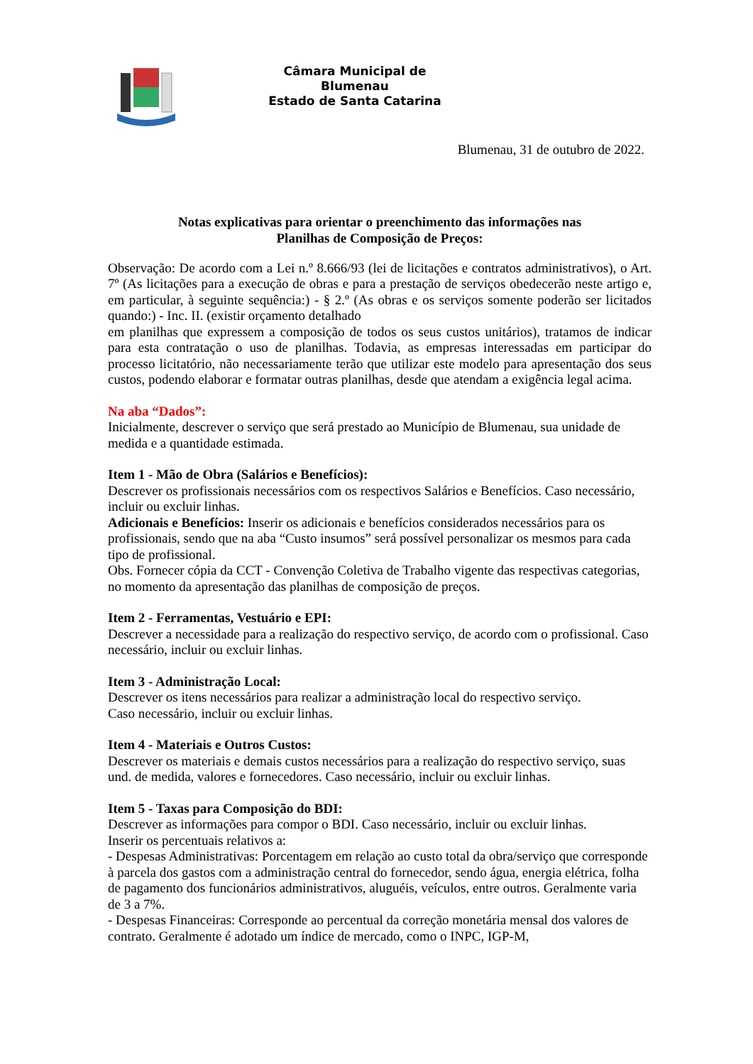Câmara Municipal de
Blumenau
Estado de Santa Catarina
Blumenau, 31 de outubro de 2022.
Notas explicativas para orientar o preenchimento das informações nas
Planilhas de Composição de Preços:
Observação: De acordo com a Lei n.º 8.666/93 (lei de licitações e contratos administrativos), o Art. 7º (As licitações para a execução de obras e para a prestação de serviços obedecerão neste artigo e, em particular, à seguinte sequência:) - § 2.º (As obras e os serviços somente poderão ser licitados quando:) - Inc. II. (existir orçamento detalhado
em planilhas que expressem a composição de todos os seus custos unitários), tratamos de indicar para esta contratação o uso de planilhas. Todavia, as empresas interessadas em participar do processo licitatório, não necessariamente terão que utilizar este modelo para apresentação dos seus custos, podendo elaborar e formatar outras planilhas, desde que atendam a exigência legal acima.
Na aba “Dados”:
Inicialmente, descrever o serviço que será prestado ao Município de Blumenau, sua unidade de medida e a quantidade estimada.
Item 1 - Mão de Obra (Salários e Benefícios):
Descrever os profissionais necessários com os respectivos Salários e Benefícios. Caso necessário, incluir ou excluir linhas.
Adicionais e Benefícios: Inserir os adicionais e benefícios considerados necessários para os profissionais, sendo que na aba “Custo insumos” será possível personalizar os mesmos para cada tipo de profissional.
Obs. Fornecer cópia da CCT - Convenção Coletiva de Trabalho vigente das respectivas categorias, no momento da apresentação das planilhas de composição de preços.
Item 2 - Ferramentas, Vestuário e EPI:
Descrever a necessidade para a realização do respectivo serviço, de acordo com o profissional. Caso necessário, incluir ou excluir linhas.
Item 3 - Administração Local:
Descrever os itens necessários para realizar a administração local do respectivo serviço.
Caso necessário, incluir ou excluir linhas.
Item 4 - Materiais e Outros Custos:
Descrever os materiais e demais custos necessários para a realização do respectivo serviço, suas und. de medida, valores e fornecedores. Caso necessário, incluir ou excluir linhas.
Item 5 - Taxas para Composição do BDI:
Descrever as informações para compor o BDI. Caso necessário, incluir ou excluir linhas.
Inserir os percentuais relativos a:
- Despesas Administrativas: Porcentagem em relação ao custo total da obra/serviço que corresponde à parcela dos gastos com a administração central do fornecedor, sendo água, energia elétrica, folha de pagamento dos funcionários administrativos, aluguéis, veículos, entre outros. Geralmente varia de 3 a 7%.
- Despesas Financeiras: Corresponde ao percentual da correção monetária mensal dos valores de contrato. Geralmente é adotado um índice de mercado, como o INPC, IGP-M,